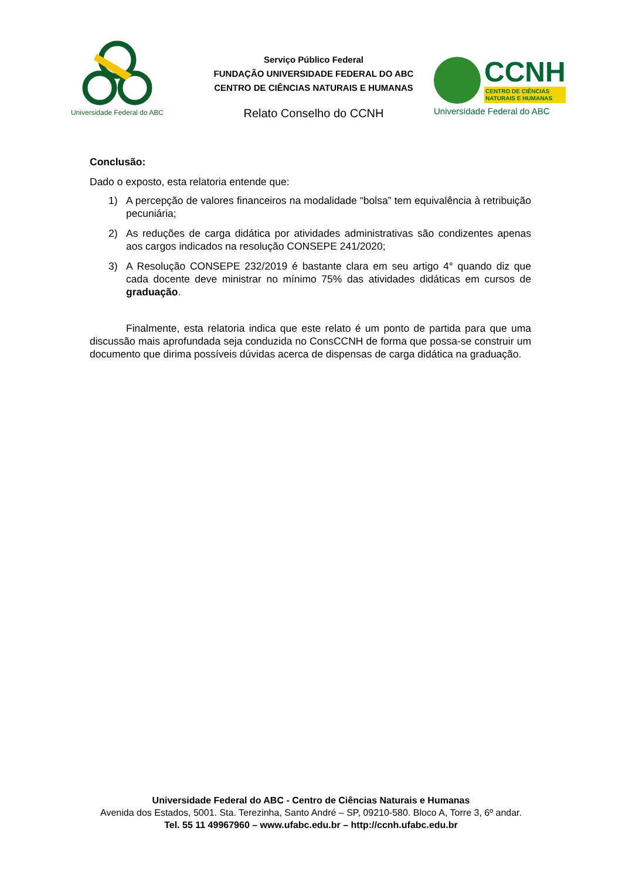Universidade Federal do ABC
Serviço Público Federal
FUNDAÇÃO UNIVERSIDADE FEDERAL DO ABC
CENTRO DE CIÊNCIAS NATURAIS E HUMANAS
Relato Conselho do CCNH
CCNH
CENTRO DE CIÊNCIAS
NATURAIS E HUMANAS
Universidade Federal do ABC
Conclusão:
Dado o exposto, esta relatoria entende que:
1) A percepção de valores financeiros na modalidade “bolsa” tem equivalência à retribuição pecuniária;
2) As reduções de carga didática por atividades administrativas são condizentes apenas aos cargos indicados na resolução CONSEPE 241/2020;
3) A Resolução CONSEPE 232/2019 é bastante clara em seu artigo 4° quando diz que cada docente deve ministrar no mínimo 75% das atividades didáticas em cursos de graduação.
Finalmente, esta relatoria indica que este relato é um ponto de partida para que uma discussão mais aprofundada seja conduzida no ConsCCNH de forma que possa-se construir um documento que dirima possíveis dúvidas acerca de dispensas de carga didática na graduação.
Universidade Federal do ABC - Centro de Ciências Naturais e Humanas
Avenida dos Estados, 5001. Sta. Terezinha, Santo André – SP, 09210-580. Bloco A, Torre 3, 6º andar.
Tel. 55 11 49967960 – www.ufabc.edu.br – http://ccnh.ufabc.edu.br